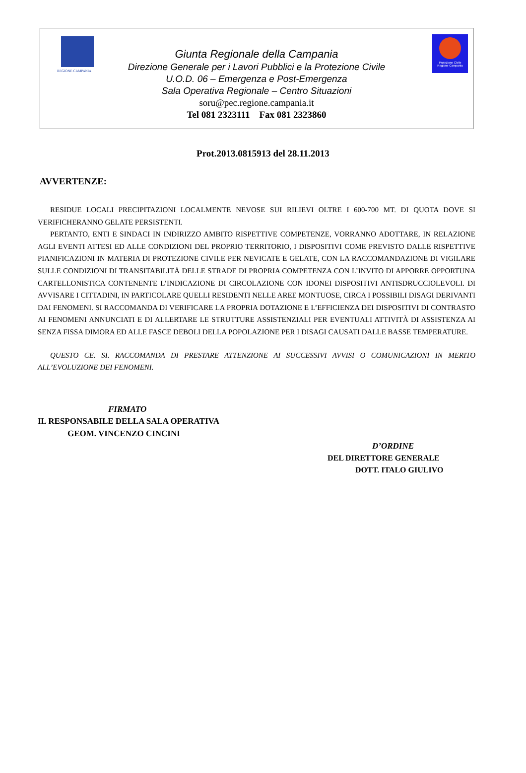REGIONE CAMPANIA
Protezione Civile
Regione Campania
Giunta Regionale della Campania
Direzione Generale per i Lavori Pubblici e la Protezione Civile
U.O.D. 06 – Emergenza e Post-Emergenza
Sala Operativa Regionale – Centro Situazioni
soru@pec.regione.campania.it
Tel 081 2323111 Fax 081 2323860
Prot.2013.0815913 del 28.11.2013
AVVERTENZE:
RESIDUE LOCALI PRECIPITAZIONI LOCALMENTE NEVOSE SUI RILIEVI OLTRE I 600-700 MT. DI QUOTA DOVE SI VERIFICHERANNO GELATE PERSISTENTI.
PERTANTO, ENTI E SINDACI IN INDIRIZZO AMBITO RISPETTIVE COMPETENZE, VORRANNO ADOTTARE, IN RELAZIONE AGLI EVENTI ATTESI ED ALLE CONDIZIONI DEL PROPRIO TERRITORIO, I DISPOSITIVI COME PREVISTO DALLE RISPETTIVE PIANIFICAZIONI IN MATERIA DI PROTEZIONE CIVILE PER NEVICATE E GELATE, CON LA RACCOMANDAZIONE DI VIGILARE SULLE CONDIZIONI DI TRANSITABILITÀ DELLE STRADE DI PROPRIA COMPETENZA CON L’INVITO DI APPORRE OPPORTUNA CARTELLONISTICA CONTENENTE L’INDICAZIONE DI CIRCOLAZIONE CON IDONEI DISPOSITIVI ANTISDRUCCIOLEVOLI. DI AVVISARE I CITTADINI, IN PARTICOLARE QUELLI RESIDENTI NELLE AREE MONTUOSE, CIRCA I POSSIBILI DISAGI DERIVANTI DAI FENOMENI. SI RACCOMANDA DI VERIFICARE LA PROPRIA DOTAZIONE E L’EFFICIENZA DEI DISPOSITIVI DI CONTRASTO AI FENOMENI ANNUNCIATI E DI ALLERTARE LE STRUTTURE ASSISTENZIALI PER EVENTUALI ATTIVITÀ DI ASSISTENZA AI SENZA FISSA DIMORA ED ALLE FASCE DEBOLI DELLA POPOLAZIONE PER I DISAGI CAUSATI DALLE BASSE TEMPERATURE.
QUESTO CE. SI. RACCOMANDA DI PRESTARE ATTENZIONE AI SUCCESSIVI AVVISI O COMUNICAZIONI IN MERITO ALL’EVOLUZIONE DEI FENOMENI.
FIRMATO
IL RESPONSABILE DELLA SALA OPERATIVA
GEOM. VINCENZO CINCINI
D’ORDINE
DEL DIRETTORE GENERALE
DOTT. ITALO GIULIVO